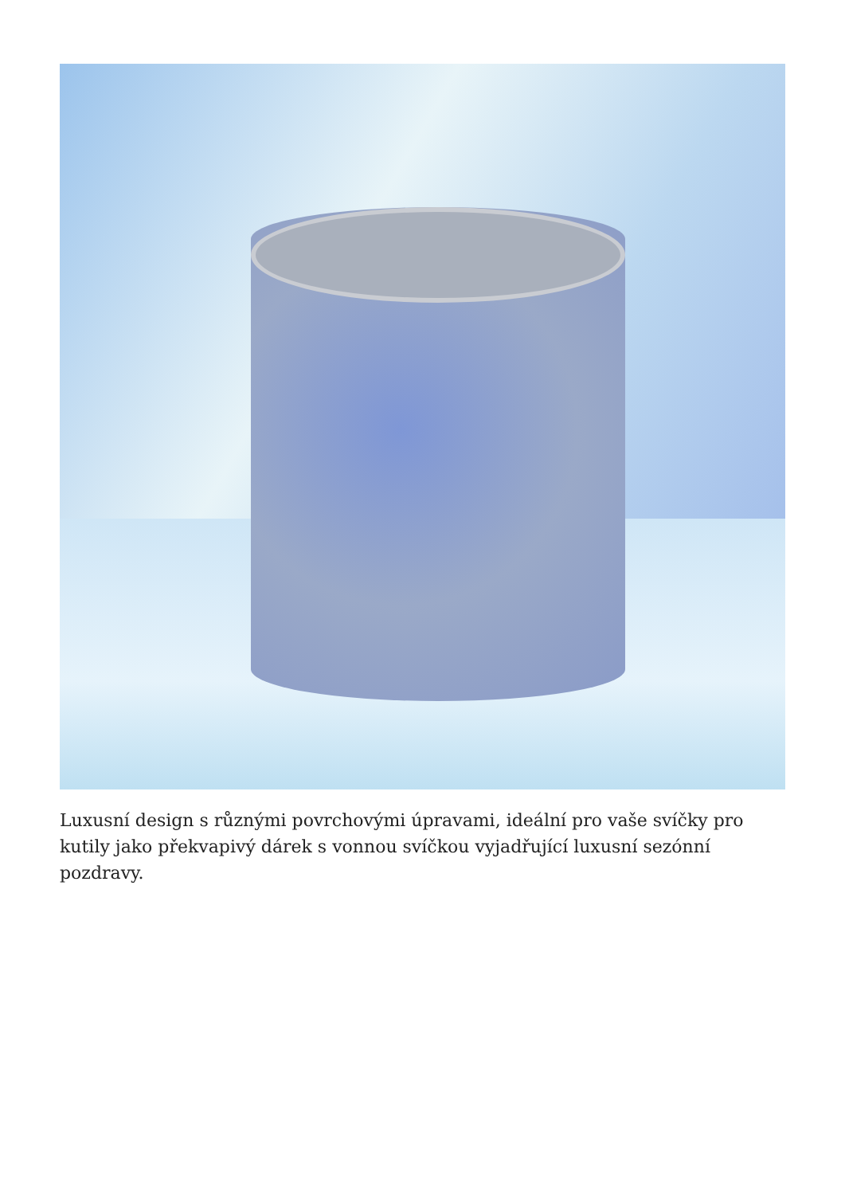Luxusní design s různými povrchovými úpravami, ideální pro vaše svíčky pro kutily jako překvapivý dárek s vonnou svíčkou vyjadřující luxusní sezónní pozdravy.